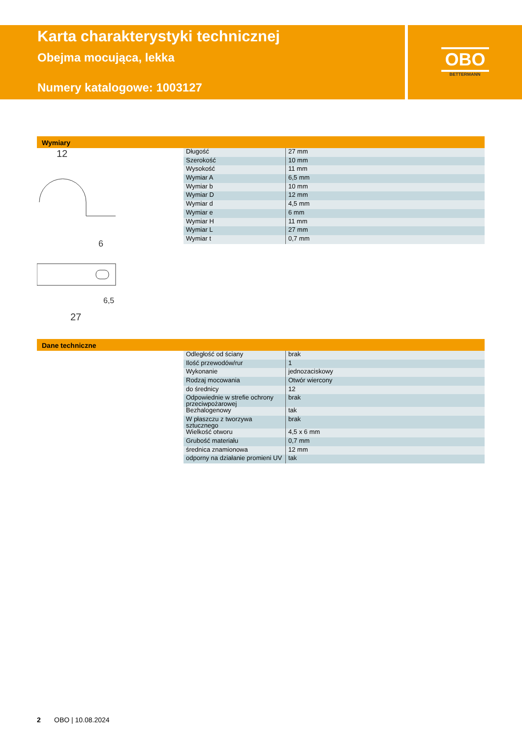Karta charakterystyki technicznej
Obejma mocująca, lekka
Numery katalogowe: 1003127
OBO
BETTERMANN
Wymiary
12
27
6
6,5
| Długość | 27 mm |
| Szerokość | 10 mm |
| Wysokość | 11 mm |
| Wymiar A | 6,5 mm |
| Wymiar b | 10 mm |
| Wymiar D | 12 mm |
| Wymiar d | 4,5 mm |
| Wymiar e | 6 mm |
| Wymiar H | 11 mm |
| Wymiar L | 27 mm |
| Wymiar t | 0,7 mm |
Dane techniczne
| Odległość od ściany | brak |
| Ilość przewodów/rur | 1 |
| Wykonanie | jednozaciskowy |
| Rodzaj mocowania | Otwór wiercony |
| do średnicy | 12 |
| Odpowiednie w strefie ochrony przeciwpożarowej | brak |
| Bezhalogenowy | tak |
| W płaszczu z tworzywa sztucznego | brak |
| Wielkość otworu | 4,5 x 6 mm |
| Grubość materiału | 0,7 mm |
| średnica znamionowa | 12 mm |
| odporny na działanie promieni UV | tak |
2 OBO | 10.08.2024